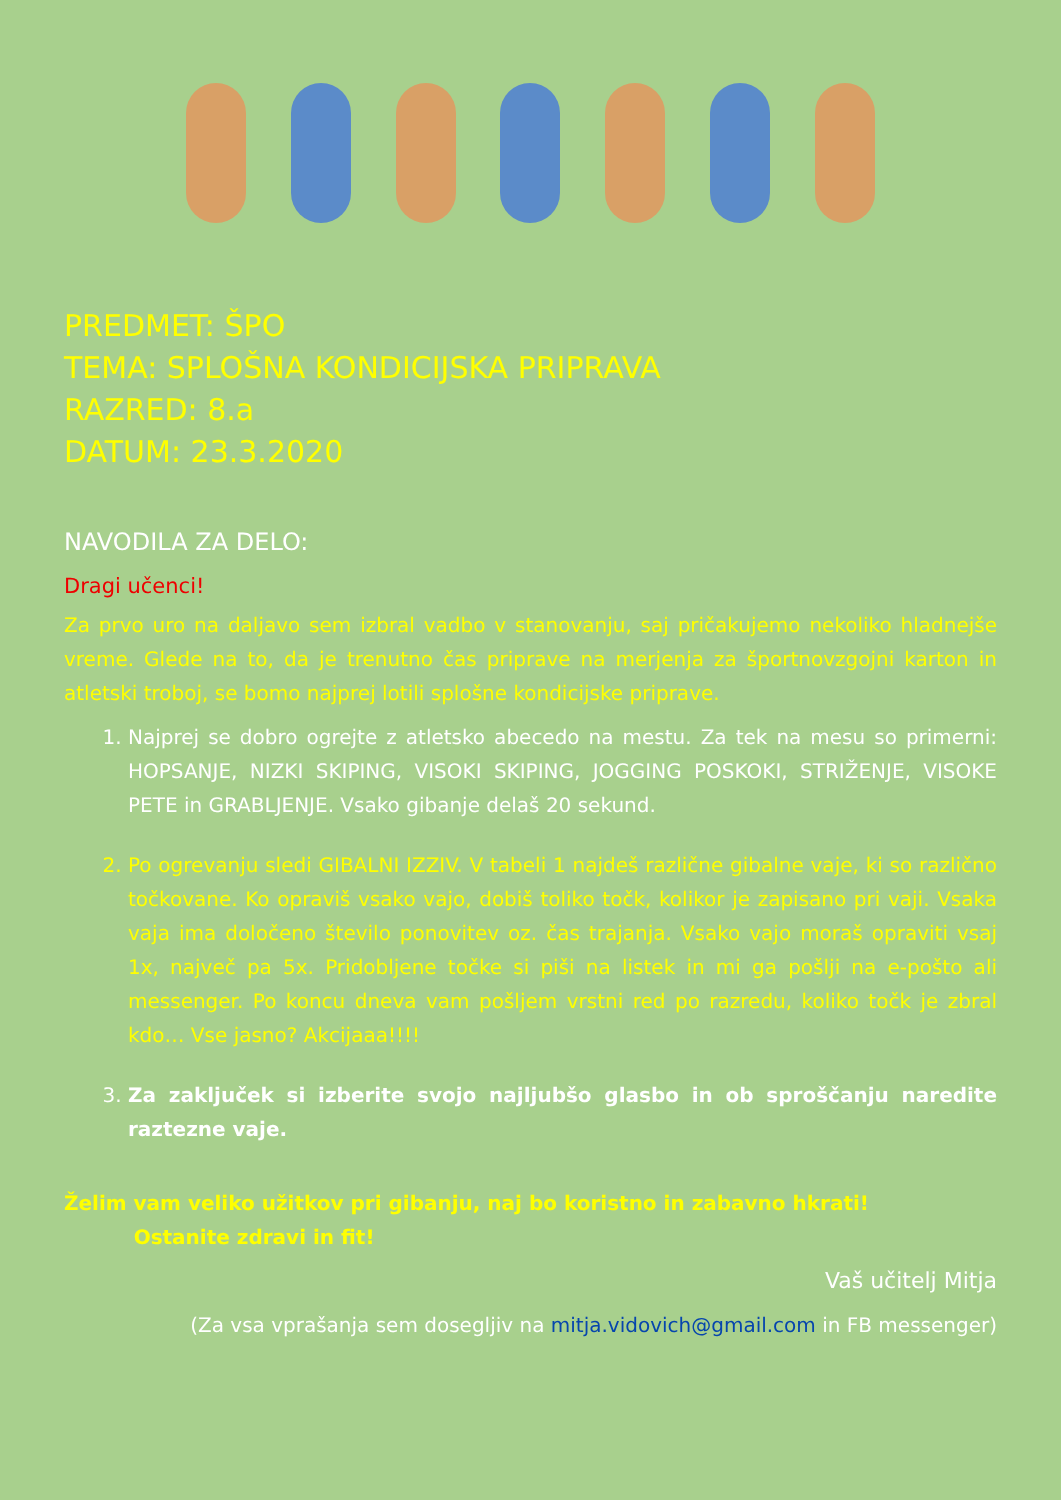PREDMET: ŠPO
TEMA: SPLOŠNA KONDICIJSKA PRIPRAVA
RAZRED: 8.a
DATUM: 23.3.2020
NAVODILA ZA DELO:
Dragi učenci!
Za prvo uro na daljavo sem izbral vadbo v stanovanju, saj pričakujemo nekoliko hladnejše vreme. Glede na to, da je trenutno čas priprave na merjenja za športnovzgojni karton in atletski troboj, se bomo najprej lotili splošne kondicijske priprave.
1. Najprej se dobro ogrejte z atletsko abecedo na mestu. Za tek na mesu so primerni: HOPSANJE, NIZKI SKIPING, VISOKI SKIPING, JOGGING POSKOKI, STRIŽENJE, VISOKE PETE in GRABLJENJE. Vsako gibanje delaš 20 sekund.
2. Po ogrevanju sledi GIBALNI IZZIV. V tabeli 1 najdeš različne gibalne vaje, ki so različno točkovane. Ko opraviš vsako vajo, dobiš toliko točk, kolikor je zapisano pri vaji. Vsaka vaja ima določeno število ponovitev oz. čas trajanja. Vsako vajo moraš opraviti vsaj 1x, največ pa 5x. Pridobljene točke si piši na listek in mi ga pošlji na e-pošto ali messenger. Po koncu dneva vam pošljem vrstni red po razredu, koliko točk je zbral kdo… Vse jasno? Akcijaaa!!!!
3. Za zaključek si izberite svojo najljubšo glasbo in ob sproščanju naredite raztezne vaje.
Želim vam veliko užitkov pri gibanju, naj bo koristno in zabavno hkrati!
Ostanite zdravi in fit!
Vaš učitelj Mitja
(Za vsa vprašanja sem dosegljiv na mitja.vidovich@gmail.com in FB messenger)